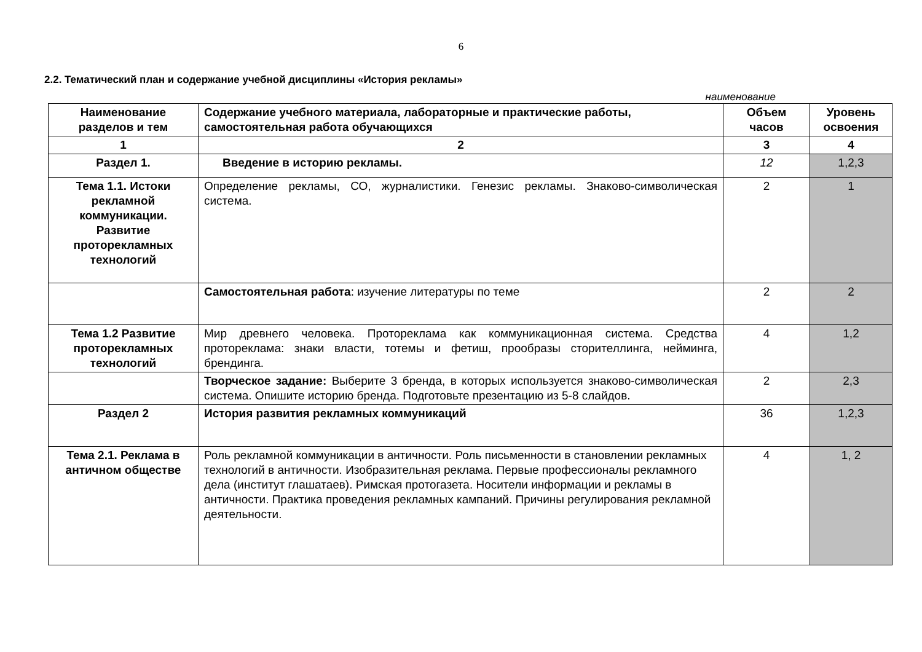6
2.2. Тематический план и содержание учебной дисциплины «История рекламы»
наименование
| Наименование разделов и тем | Содержание учебного материала, лабораторные и практические работы, самостоятельная работа обучающихся | Объем часов | Уровень освоения |
| --- | --- | --- | --- |
| 1 | 2 | 3 | 4 |
| Раздел 1. | Введение в историю рекламы. | 12 | 1,2,3 |
| Тема 1.1. Истоки рекламной коммуникации. Развитие проторекламных технологий | Определение рекламы, СО, журналистики. Генезис рекламы. Знаково-символическая система. | 2 | 1 |
| | Самостоятельная работа : изучение литературы по теме | 2 | 2 |
| Тема 1.2 Развитие проторекламных технологий | Мир древнего человека. Протореклама как коммуникационная система. Средства протореклама: знаки власти, тотемы и фетиш, прообразы сторителлинга, нейминга, брендинга. | 4 | 1,2 |
| | Творческое задание: Выберите 3 бренда, в которых используется знаково-символическая система. Опишите историю бренда. Подготовьте презентацию из 5-8 слайдов. | 2 | 2,3 |
| Раздел 2 | История развития рекламных коммуникаций | 36 | 1,2,3 |
| Тема 2.1. Реклама в античном обществе | Роль рекламной коммуникации в античности. Роль письменности в становлении рекламных технологий в античности. Изобразительная реклама. Первые профессионалы рекламного дела (институт глашатаев). Римская протогазета. Носители информации и рекламы в античности. Практика проведения рекламных кампаний. Причины регулирования рекламной деятельности. | 4 | 1, 2 |